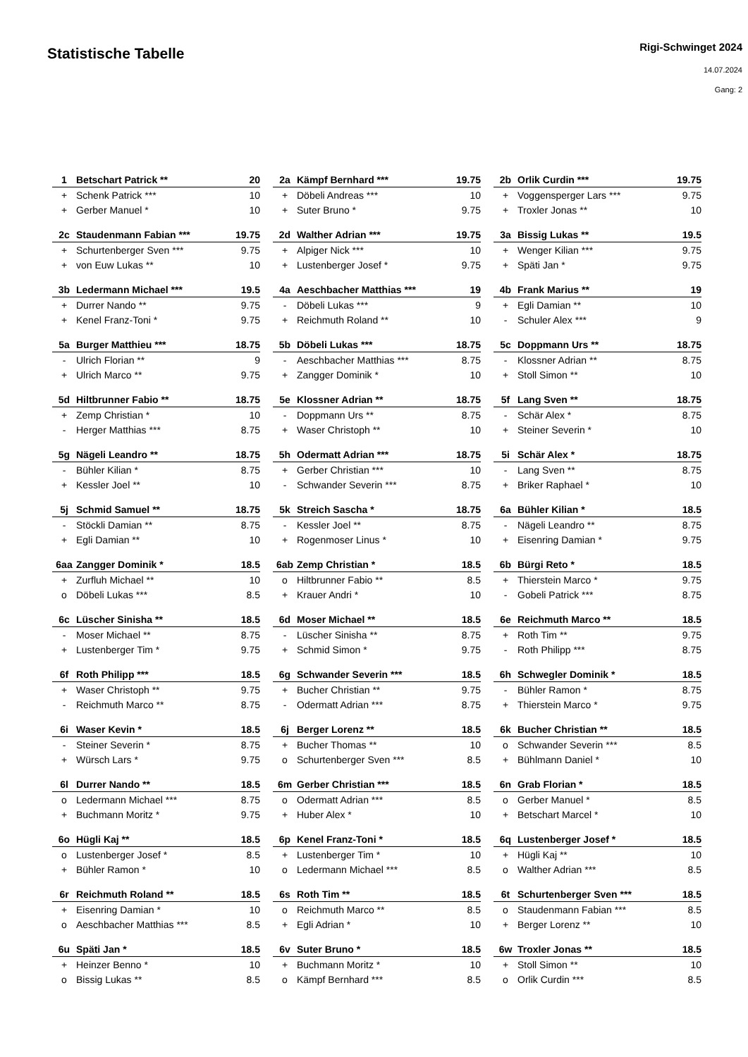Statistische Tabelle
Rigi-Schwinget 2024
14.07.2024
Gang: 2
| 1 | Betschart Patrick ** | 20 |
| + | Schenk Patrick *** | 10 |
| + | Gerber Manuel * | 10 |
| 2a | Kämpf Bernhard *** | 19.75 |
| + | Döbeli Andreas *** | 10 |
| + | Suter Bruno * | 9.75 |
| 2b | Orlik Curdin *** | 19.75 |
| + | Voggensperger Lars *** | 9.75 |
| + | Troxler Jonas ** | 10 |
| 2c | Staudenmann Fabian *** | 19.75 |
| + | Schurtenberger Sven *** | 9.75 |
| + | von Euw Lukas ** | 10 |
| 2d | Walther Adrian *** | 19.75 |
| + | Alpiger Nick *** | 10 |
| + | Lustenberger Josef * | 9.75 |
| 3a | Bissig Lukas ** | 19.5 |
| + | Wenger Kilian *** | 9.75 |
| + | Späti Jan * | 9.75 |
| 3b | Ledermann Michael *** | 19.5 |
| + | Durrer Nando ** | 9.75 |
| + | Kenel Franz-Toni * | 9.75 |
| 4a | Aeschbacher Matthias *** | 19 |
| - | Döbeli Lukas *** | 9 |
| + | Reichmuth Roland ** | 10 |
| 4b | Frank Marius ** | 19 |
| + | Egli Damian ** | 10 |
| - | Schuler Alex *** | 9 |
| 5a | Burger Matthieu *** | 18.75 |
| - | Ulrich Florian ** | 9 |
| + | Ulrich Marco ** | 9.75 |
| 5b | Döbeli Lukas *** | 18.75 |
| - | Aeschbacher Matthias *** | 8.75 |
| + | Zangger Dominik * | 10 |
| 5c | Doppmann Urs ** | 18.75 |
| - | Klossner Adrian ** | 8.75 |
| + | Stoll Simon ** | 10 |
| 5d | Hiltbrunner Fabio ** | 18.75 |
| + | Zemp Christian * | 10 |
| - | Herger Matthias *** | 8.75 |
| 5e | Klossner Adrian ** | 18.75 |
| - | Doppmann Urs ** | 8.75 |
| + | Waser Christoph ** | 10 |
| 5f | Lang Sven ** | 18.75 |
| - | Schär Alex * | 8.75 |
| + | Steiner Severin * | 10 |
| 5g | Nägeli Leandro ** | 18.75 |
| - | Bühler Kilian * | 8.75 |
| + | Kessler Joel ** | 10 |
| 5h | Odermatt Adrian *** | 18.75 |
| + | Gerber Christian *** | 10 |
| - | Schwander Severin *** | 8.75 |
| 5i | Schär Alex * | 18.75 |
| - | Lang Sven ** | 8.75 |
| + | Briker Raphael * | 10 |
| 5j | Schmid Samuel ** | 18.75 |
| - | Stöckli Damian ** | 8.75 |
| + | Egli Damian ** | 10 |
| 5k | Streich Sascha * | 18.75 |
| - | Kessler Joel ** | 8.75 |
| + | Rogenmoser Linus * | 10 |
| 6a | Bühler Kilian * | 18.5 |
| - | Nägeli Leandro ** | 8.75 |
| + | Eisenring Damian * | 9.75 |
| 6aa | Zangger Dominik * | 18.5 |
| + | Zurfluh Michael ** | 10 |
| o | Döbeli Lukas *** | 8.5 |
| 6ab | Zemp Christian * | 18.5 |
| o | Hiltbrunner Fabio ** | 8.5 |
| + | Krauer Andri * | 10 |
| 6b | Bürgi Reto * | 18.5 |
| + | Thierstein Marco * | 9.75 |
| - | Gobeli Patrick *** | 8.75 |
| 6c | Lüscher Sinisha ** | 18.5 |
| - | Moser Michael ** | 8.75 |
| + | Lustenberger Tim * | 9.75 |
| 6d | Moser Michael ** | 18.5 |
| - | Lüscher Sinisha ** | 8.75 |
| + | Schmid Simon * | 9.75 |
| 6e | Reichmuth Marco ** | 18.5 |
| + | Roth Tim ** | 9.75 |
| - | Roth Philipp *** | 8.75 |
| 6f | Roth Philipp *** | 18.5 |
| + | Waser Christoph ** | 9.75 |
| - | Reichmuth Marco ** | 8.75 |
| 6g | Schwander Severin *** | 18.5 |
| + | Bucher Christian ** | 9.75 |
| - | Odermatt Adrian *** | 8.75 |
| 6h | Schwegler Dominik * | 18.5 |
| - | Bühler Ramon * | 8.75 |
| + | Thierstein Marco * | 9.75 |
| 6i | Waser Kevin * | 18.5 |
| - | Steiner Severin * | 8.75 |
| + | Würsch Lars * | 9.75 |
| 6j | Berger Lorenz ** | 18.5 |
| + | Bucher Thomas ** | 10 |
| o | Schurtenberger Sven *** | 8.5 |
| 6k | Bucher Christian ** | 18.5 |
| o | Schwander Severin *** | 8.5 |
| + | Bühlmann Daniel * | 10 |
| 6l | Durrer Nando ** | 18.5 |
| o | Ledermann Michael *** | 8.75 |
| + | Buchmann Moritz * | 9.75 |
| 6m | Gerber Christian *** | 18.5 |
| o | Odermatt Adrian *** | 8.5 |
| + | Huber Alex * | 10 |
| 6n | Grab Florian * | 18.5 |
| o | Gerber Manuel * | 8.5 |
| + | Betschart Marcel * | 10 |
| 6o | Hügli Kaj ** | 18.5 |
| o | Lustenberger Josef * | 8.5 |
| + | Bühler Ramon * | 10 |
| 6p | Kenel Franz-Toni * | 18.5 |
| + | Lustenberger Tim * | 10 |
| o | Ledermann Michael *** | 8.5 |
| 6q | Lustenberger Josef * | 18.5 |
| + | Hügli Kaj ** | 10 |
| o | Walther Adrian *** | 8.5 |
| 6r | Reichmuth Roland ** | 18.5 |
| + | Eisenring Damian * | 10 |
| o | Aeschbacher Matthias *** | 8.5 |
| 6s | Roth Tim ** | 18.5 |
| o | Reichmuth Marco ** | 8.5 |
| + | Egli Adrian * | 10 |
| 6t | Schurtenberger Sven *** | 18.5 |
| o | Staudenmann Fabian *** | 8.5 |
| + | Berger Lorenz ** | 10 |
| 6u | Späti Jan * | 18.5 |
| + | Heinzer Benno * | 10 |
| o | Bissig Lukas ** | 8.5 |
| 6v | Suter Bruno * | 18.5 |
| + | Buchmann Moritz * | 10 |
| o | Kämpf Bernhard *** | 8.5 |
| 6w | Troxler Jonas ** | 18.5 |
| + | Stoll Simon ** | 10 |
| o | Orlik Curdin *** | 8.5 |